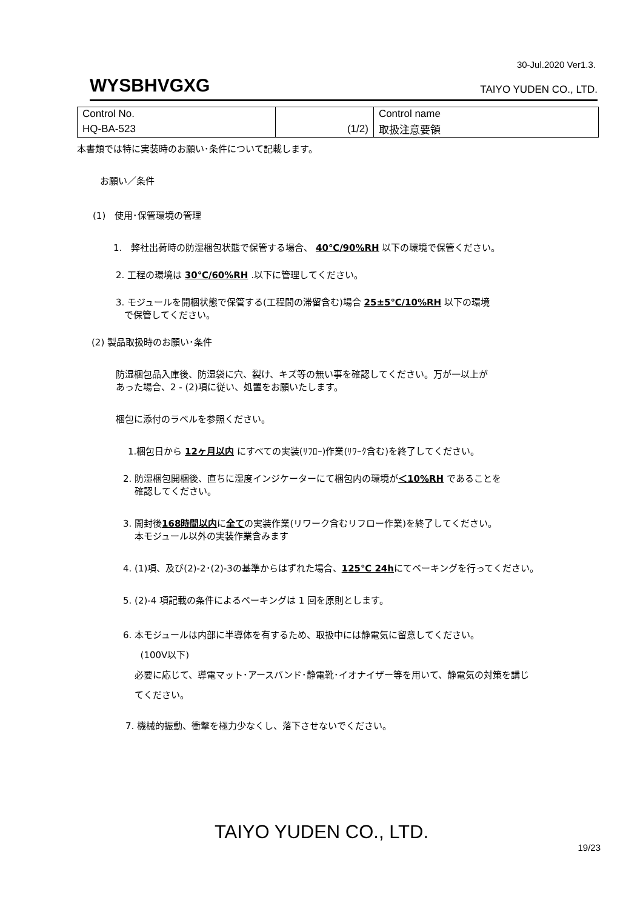30-Jul.2020 Ver1.3.
WYSBHVGXG TAIYO YUDEN CO., LTD.
| Control No. | | Control name |
| HQ-BA-523 | (1/2) | 取扱注意要領 |
本書類では特に実装時のお願い･条件について記載します。
お願い／条件
(1)　使用･保管環境の管理
1.　弊社出荷時の防湿梱包状態で保管する場合、 40℃/90%RH 以下の環境で保管ください。
2. 工程の環境は 30℃/60%RH .以下に管理してください。
3. モジュールを開梱状態で保管する(工程間の滞留含む)場合 25±5℃/10%RH 以下の環境
で保管してください。
(2) 製品取扱時のお願い･条件
防湿梱包品入庫後、防湿袋に穴、裂け、キズ等の無い事を確認してください。万が一以上が
あった場合、2 - (2)項に従い、処置をお願いたします。
梱包に添付のラベルを参照ください。
1.梱包日から 12ヶ月以内 にすべての実装(ﾘﾌﾛｰ)作業(ﾘﾜｰｸ含む)を終了してください。
2. 防湿梱包開梱後、直ちに湿度インジケーターにて梱包内の環境が＜10%RH であることを
確認してください。
3. 開封後168時間以内に全ての実装作業(リワーク含むリフロー作業)を終了してください。
本モジュール以外の実装作業含みます
4. (1)項、及び(2)-2･(2)-3の基準からはずれた場合、125℃ 24hにてベーキングを行ってください。
5. (2)-4 項記載の条件によるベーキングは 1 回を原則とします。
6. 本モジュールは内部に半導体を有するため、取扱中には静電気に留意してください。
(100V以下)
必要に応じて、導電マット･アースバンド･静電靴･イオナイザー等を用いて、静電気の対策を講じ
てください。
7. 機械的振動、衝撃を極力少なくし、落下させないでください。
TAIYO YUDEN CO., LTD.
19/23